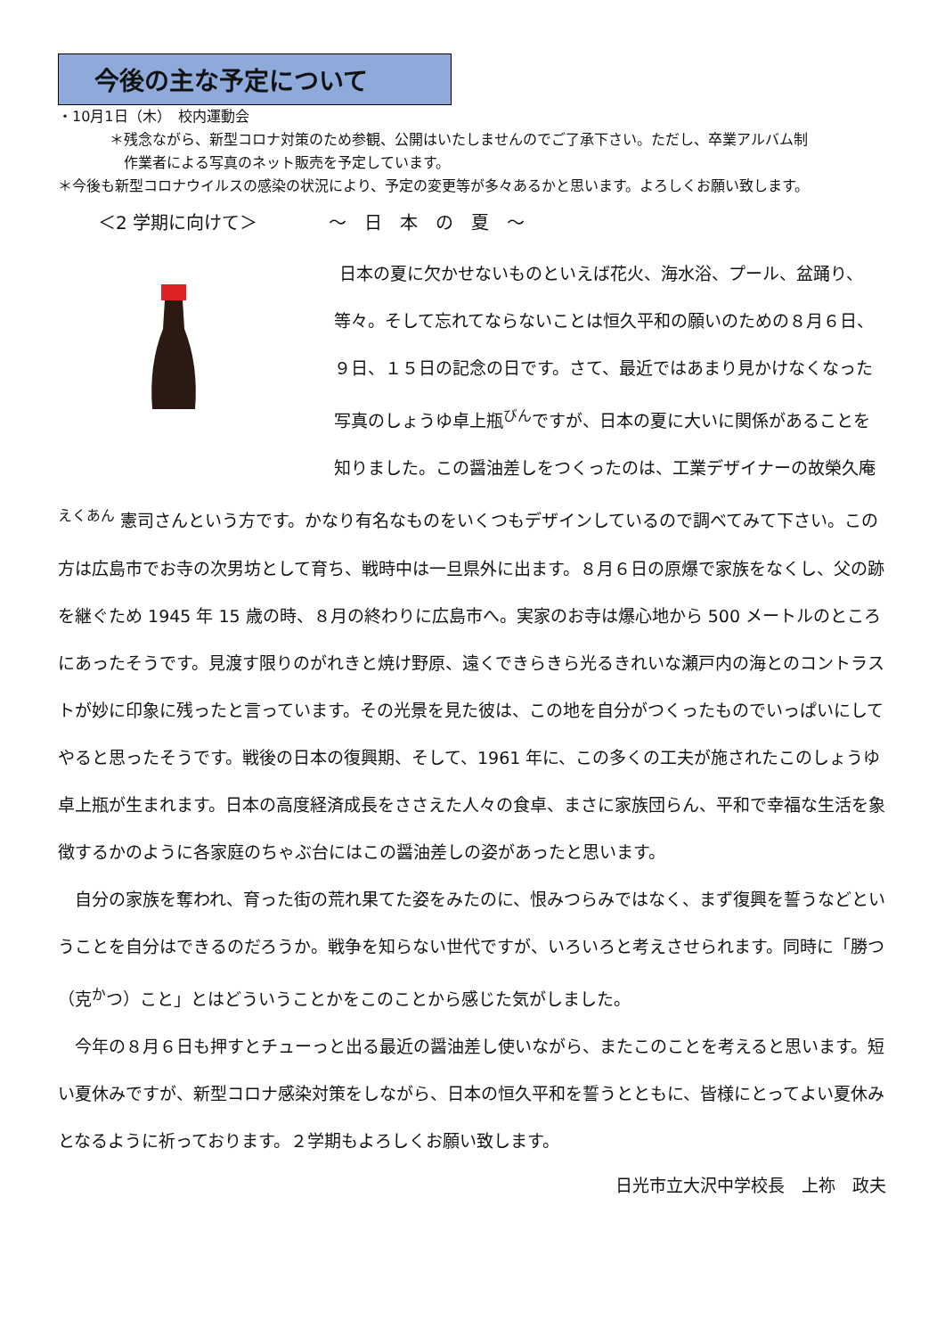今後の主な予定について
・10月1日（木）　校内運動会
＊残念ながら、新型コロナ対策のため参観、公開はいたしませんのでご了承下さい。ただし、卒業アルバム制
　作業者による写真のネット販売を予定しています。
＊今後も新型コロナウイルスの感染の状況により、予定の変更等が多々あるかと思います。よろしくお願い致します。
＜2 学期に向けて＞　　　　～　日　本　の　夏　～
日本の夏に欠かせないものといえば花火、海水浴、プール、盆踊り、等々。そして忘れてならないことは恒久平和の願いのための８月６日、９日、１５日の記念の日です。さて、最近ではあまり見かけなくなった写真のしょうゆ卓上瓶<sup>びん</sup>ですが、日本の夏に大いに関係があることを知りました。この醤油差しをつくったのは、工業デザイナーの故榮久庵<sup>えくあん</sup> 憲司さんという方です。かなり有名なものをいくつもデザインしているので調べてみて下さい。この方は広島市でお寺の次男坊として育ち、戦時中は一旦県外に出ます。８月６日の原爆で家族をなくし、父の跡を継ぐため 1945 年 15 歳の時、８月の終わりに広島市へ。実家のお寺は爆心地から 500 メートルのところにあったそうです。見渡す限りのがれきと焼け野原、遠くできらきら光るきれいな瀬戸内の海とのコントラストが妙に印象に残ったと言っています。その光景を見た彼は、この地を自分がつくったものでいっぱいにしてやると思ったそうです。戦後の日本の復興期、そして、1961 年に、この多くの工夫が施されたこのしょうゆ卓上瓶が生まれます。日本の高度経済成長をささえた人々の食卓、まさに家族団らん、平和で幸福な生活を象徴するかのように各家庭のちゃぶ台にはこの醤油差しの姿があったと思います。
　自分の家族を奪われ、育った街の荒れ果てた姿をみたのに、恨みつらみではなく、まず復興を誓うなどということを自分はできるのだろうか。戦争を知らない世代ですが、いろいろと考えさせられます。同時に「勝つ（克<sup>か</sup>つ）こと」とはどういうことかをこのことから感じた気がしました。
　今年の８月６日も押すとチューっと出る最近の醤油差し使いながら、またこのことを考えると思います。短い夏休みですが、新型コロナ感染対策をしながら、日本の恒久平和を誓うとともに、皆様にとってよい夏休みとなるように祈っております。２学期もよろしくお願い致します。
日光市立大沢中学校長　上祢　政夫